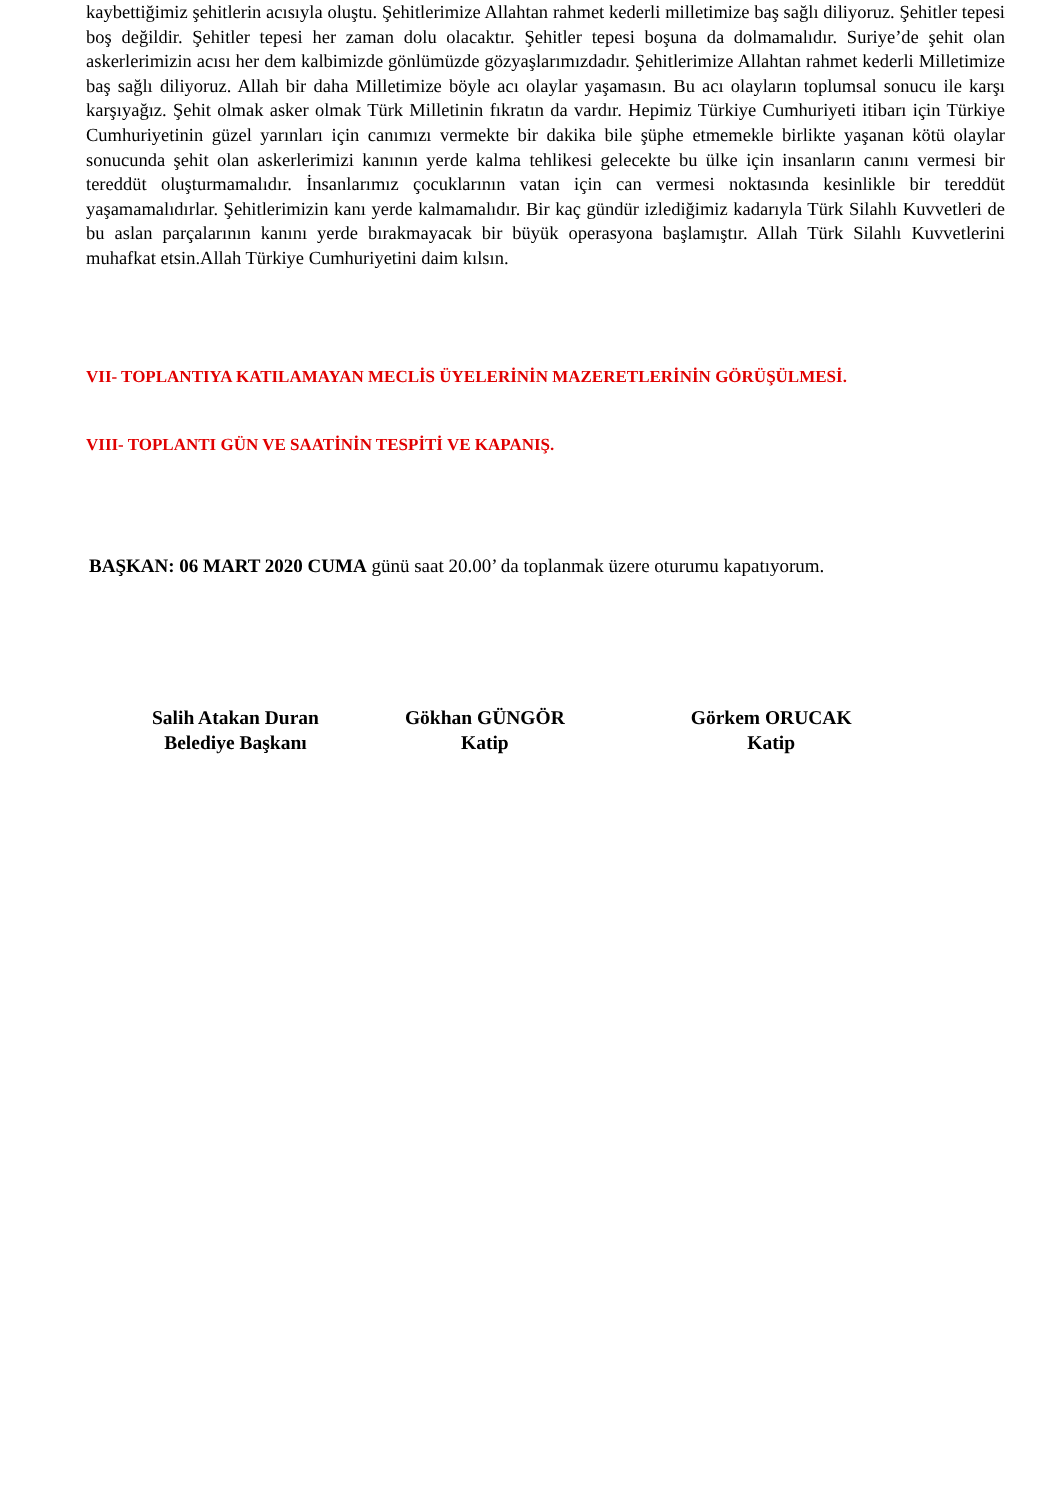kaybettiğimiz şehitlerin acısıyla oluştu. Şehitlerimize Allahtan rahmet kederli milletimize baş sağlı diliyoruz. Şehitler tepesi boş değildir. Şehitler tepesi her zaman dolu olacaktır. Şehitler tepesi boşuna da dolmamalıdır. Suriye’de şehit olan askerlerimizin acısı her dem kalbimizde gönlümüzde gözyaşlarımızdadır. Şehitlerimize Allahtan rahmet kederli Milletimize baş sağlı diliyoruz. Allah bir daha Milletimize böyle acı olaylar yaşamasın. Bu acı olayların toplumsal sonucu ile karşı karşıyağız. Şehit olmak asker olmak Türk Milletinin fıkratın da vardır. Hepimiz Türkiye Cumhuriyeti itibarı için Türkiye Cumhuriyetinin güzel yarınları için canımızı vermekte bir dakika bile şüphe etmemekle birlikte yaşanan kötü olaylar sonucunda şehit olan askerlerimizi kanının yerde kalma tehlikesi gelecekte bu ülke için insanların canını vermesi bir tereddüt oluşturmamalıdır. İnsanlarımız çocuklarının vatan için can vermesi noktasında kesinlikle bir tereddüt yaşamamalıdırlar. Şehitlerimizin kanı yerde kalmamalıdır. Bir kaç gündür izlediğimiz kadarıyla Türk Silahlı Kuvvetleri de bu aslan parçalarının kanını yerde bırakmayacak bir büyük operasyona başlamıştır. Allah Türk Silahlı Kuvvetlerini muhafkat etsin.Allah Türkiye Cumhuriyetini daim kılsın.
VII- TOPLANTIYA KATILAMAYAN MECLİS ÜYELERİNİN MAZERETLERİNİN GÖRÜŞÜLMESİ.
VIII- TOPLANTI GÜN VE SAATİNİN TESPİTİ VE KAPANIŞ.
BAŞKAN: 06 MART 2020 CUMA günü saat 20.00’ da toplanmak üzere oturumu kapatıyorum.
Salih Atakan Duran
Belediye Başkanı
Gökhan GÜNGÖR
Katip
Görkem ORUCAK
Katip